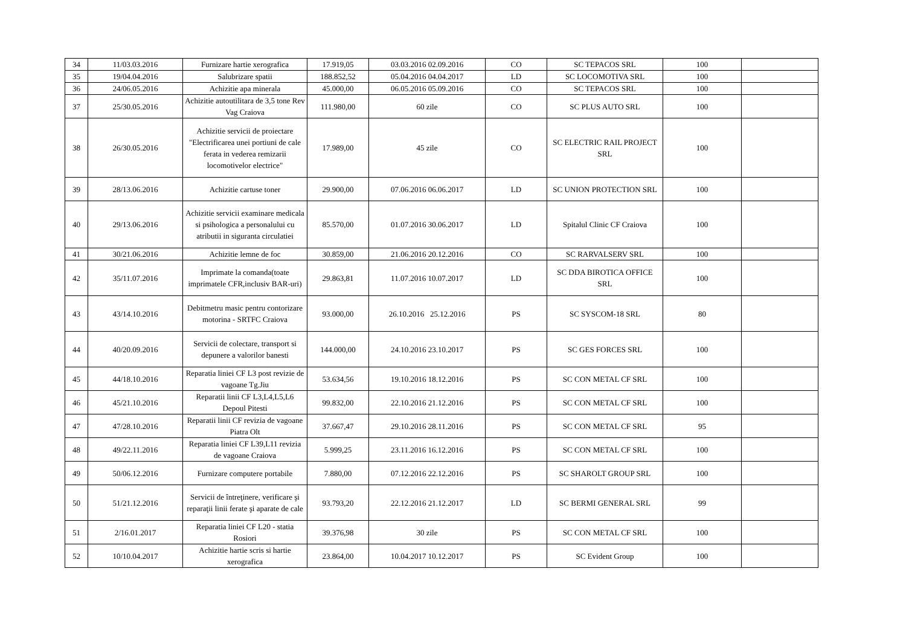| 34 | 11/03.03.2016 | Furnizare hartie xerografica | 17.919,05 | 03.03.2016 02.09.2016 | CO | SC TEPACOS SRL | 100 | |
| 35 | 19/04.04.2016 | Salubrizare spatii | 188.852,52 | 05.04.2016 04.04.2017 | LD | SC LOCOMOTIVA SRL | 100 | |
| 36 | 24/06.05.2016 | Achizitie apa minerala | 45.000,00 | 06.05.2016 05.09.2016 | CO | SC TEPACOS SRL | 100 | |
| 37 | 25/30.05.2016 | Achizitie autoutilitara de 3,5 tone Rev Vag Craiova | 111.980,00 | 60 zile | CO | SC PLUS AUTO SRL | 100 | |
| 38 | 26/30.05.2016 | Achizitie servicii de proiectare "Electrificarea unei portiuni de cale ferata in vederea remizarii locomotivelor electrice" | 17.989,00 | 45 zile | CO | SC ELECTRIC RAIL PROJECT SRL | 100 | |
| 39 | 28/13.06.2016 | Achizitie cartuse toner | 29.900,00 | 07.06.2016 06.06.2017 | LD | SC UNION PROTECTION SRL | 100 | |
| 40 | 29/13.06.2016 | Achizitie servicii examinare medicala si psihologica a personalului cu atributii in siguranta circulatiei | 85.570,00 | 01.07.2016 30.06.2017 | LD | Spitalul Clinic CF Craiova | 100 | |
| 41 | 30/21.06.2016 | Achizitie lemne de foc | 30.859,00 | 21.06.2016 20.12.2016 | CO | SC RARVALSERV SRL | 100 | |
| 42 | 35/11.07.2016 | Imprimate la comanda(toate imprimatele CFR,inclusiv BAR-uri) | 29.863,81 | 11.07.2016 10.07.2017 | LD | SC DDA BIROTICA OFFICE SRL | 100 | |
| 43 | 43/14.10.2016 | Debitmetru masic pentru contorizare motorina - SRTFC Craiova | 93.000,00 | 26.10.2016 25.12.2016 | PS | SC SYSCOM-18 SRL | 80 | |
| 44 | 40/20.09.2016 | Servicii de colectare, transport si depunere a valorilor banesti | 144.000,00 | 24.10.2016 23.10.2017 | PS | SC GES FORCES SRL | 100 | |
| 45 | 44/18.10.2016 | Reparatia liniei CF L3 post revizie de vagoane Tg.Jiu | 53.634,56 | 19.10.2016 18.12.2016 | PS | SC CON METAL CF SRL | 100 | |
| 46 | 45/21.10.2016 | Reparatii linii CF L3,L4,L5,L6 Depoul Pitesti | 99.832,00 | 22.10.2016 21.12.2016 | PS | SC CON METAL CF SRL | 100 | |
| 47 | 47/28.10.2016 | Reparatii linii CF revizia de vagoane Piatra Olt | 37.667,47 | 29.10.2016 28.11.2016 | PS | SC CON METAL CF SRL | 95 | |
| 48 | 49/22.11.2016 | Reparatia liniei CF L39,L11 revizia de vagoane Craiova | 5.999,25 | 23.11.2016 16.12.2016 | PS | SC CON METAL CF SRL | 100 | |
| 49 | 50/06.12.2016 | Furnizare computere portabile | 7.880,00 | 07.12.2016 22.12.2016 | PS | SC SHAROLT GROUP SRL | 100 | |
| 50 | 51/21.12.2016 | Servicii de întreţinere, verificare şi reparaţii linii ferate şi aparate de cale | 93.793,20 | 22.12.2016 21.12.2017 | LD | SC BERMI GENERAL SRL | 99 | |
| 51 | 2/16.01.2017 | Reparatia liniei CF L20 - statia Rosiori | 39.376,98 | 30 zile | PS | SC CON METAL CF SRL | 100 | |
| 52 | 10/10.04.2017 | Achizitie hartie scris si hartie xerografica | 23.864,00 | 10.04.2017 10.12.2017 | PS | SC Evident Group | 100 | |